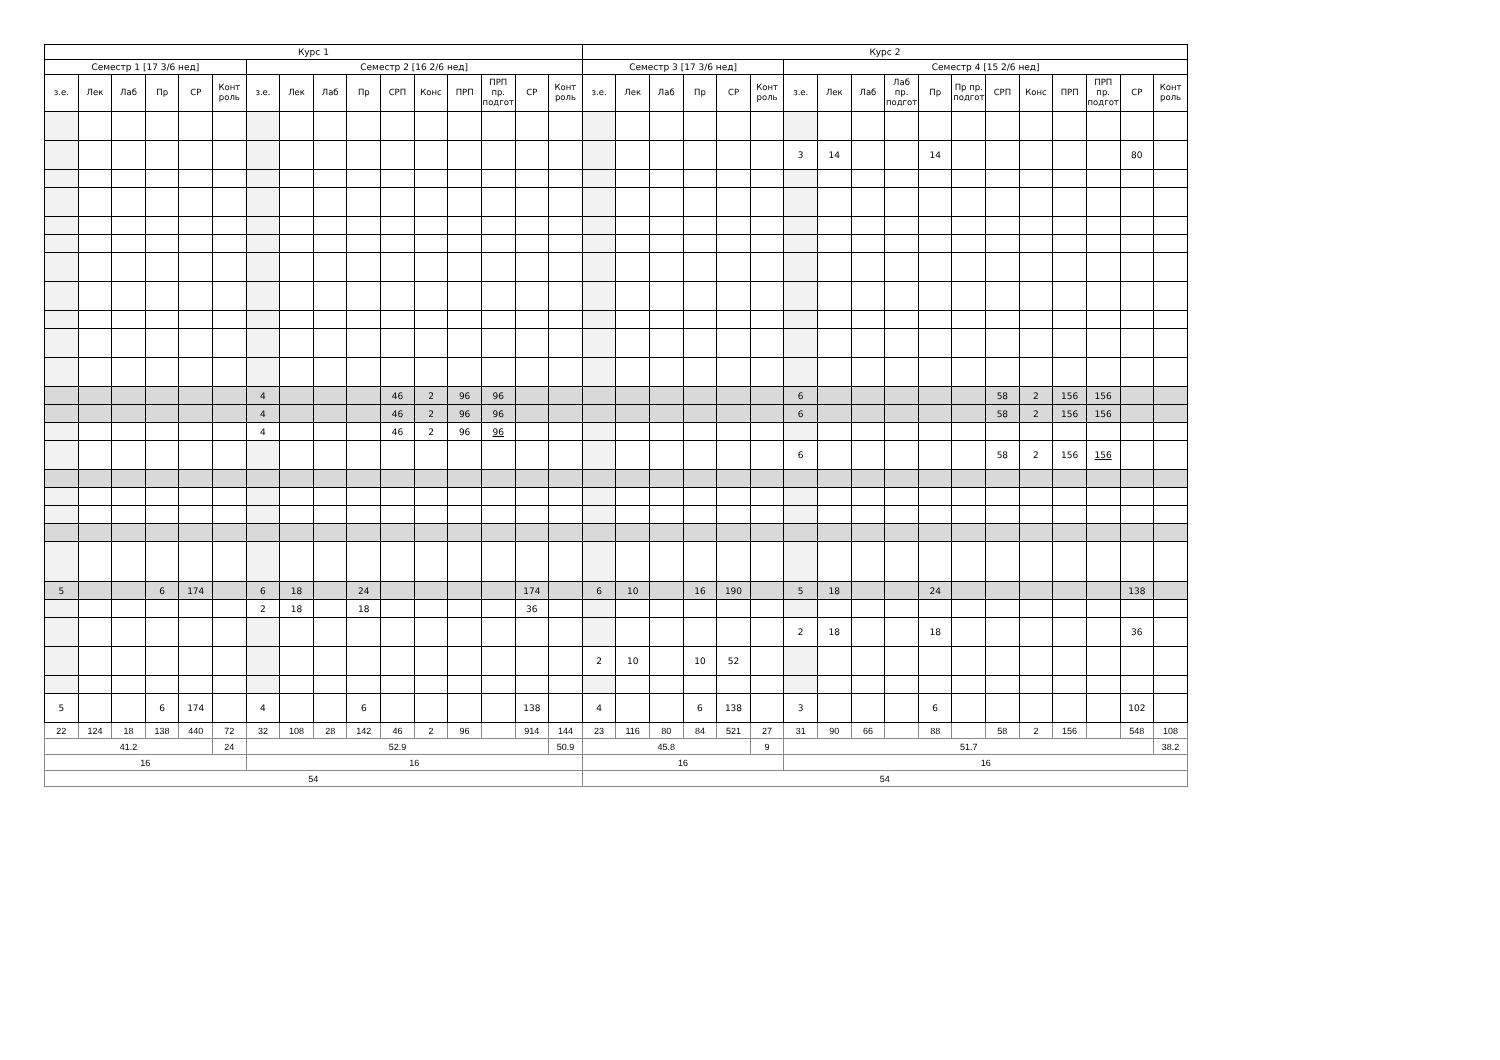| Курс 1 | | | | | | | | | | | | | | | | Курс 2 | | | | | | | | | | | | | | | | | |
| --- | --- | --- | --- | --- | --- | --- | --- | --- | --- | --- | --- | --- | --- | --- | --- | --- | --- | --- | --- | --- | --- | --- | --- | --- | --- | --- | --- | --- | --- | --- | --- | --- | --- |
| Семестр 1 [17 3/6 нед] | | | | | | Семестр 2 [16 2/6 нед] | | | | | | | | | | Семестр 3 [17 3/6 нед] | | | | | | Семестр 4 [15 2/6 нед] | | | | | | | | | | | |
| з.е. | Лек | Лаб | Пр | СР | Конт роль | з.е. | Лек | Лаб | Пр | СРП | Конс | ПРП | ПРП пр. подгот | СР | Конт роль | з.е. | Лек | Лаб | Пр | СР | Конт роль | з.е. | Лек | Лаб | Лаб пр. подгот | Пр | Пр пр. подгот | СРП | Конс | ПРП | ПРП пр. подгот | СР | Конт роль |
| | | | | | | | | | | | | | | | | | | | | | | 3 | 14 | | | 14 | | | | | | 80 | |
| | | | | | | 4 | | | | 46 | 2 | 96 | 96 | | | | | | | | | 6 | | | | | | 58 | 2 | 156 | 156 | | |
| | | | | | | 4 | | | | 46 | 2 | 96 | 96 | | | | | | | | | 6 | | | | | | 58 | 2 | 156 | 156 | | |
| | | | | | | 4 | | | | 46 | 2 | 96 | 96 | | | | | | | | | | | | | | | | | | | | |
| | | | | | | | | | | | | | | | | | | | | | | 6 | | | | | | 58 | 2 | 156 | 156 | | |
| 5 | | | 6 | 174 | | 6 | 18 | | 24 | | | | | 174 | | 6 | 10 | | 16 | 190 | | 5 | 18 | | | 24 | | | | | | 138 | |
| | | | | | | 2 | 18 | | 18 | | | | | 36 | | | | | | | | | | | | | | | | | | | |
| | | | | | | | | | | | | | | | | | | | | | | 2 | 18 | | | 18 | | | | | | 36 | |
| | | | | | | | | | | | | | | | | 2 | 10 | | 10 | 52 | | | | | | | | | | | | | |
| 5 | | | 6 | 174 | | 4 | | | 6 | | | | | 138 | | 4 | | | 6 | 138 | | 3 | | | | 6 | | | | | | 102 | |
| 22 | 124 | 18 | 138 | 440 | 72 | 32 | 108 | 28 | 142 | 46 | 2 | 96 | | 914 | 144 | 23 | 116 | 80 | 84 | 521 | 27 | 31 | 90 | 66 | | 88 | | 58 | 2 | 156 | | 548 | 108 |
| 41.2 | | | | | 24 | 52.9 | | | | | | | | | 50.9 | 45.8 | | | | | 9 | 51.7 | | | | | | | | | | | 38.2 |
| 16 | | | | | | 16 | | | | | | | | | | 16 | | | | | | 16 | | | | | | | | | | | |
| 54 | | | | | | | | | | | | | | | | 54 | | | | | | | | | | | | | | | | | |